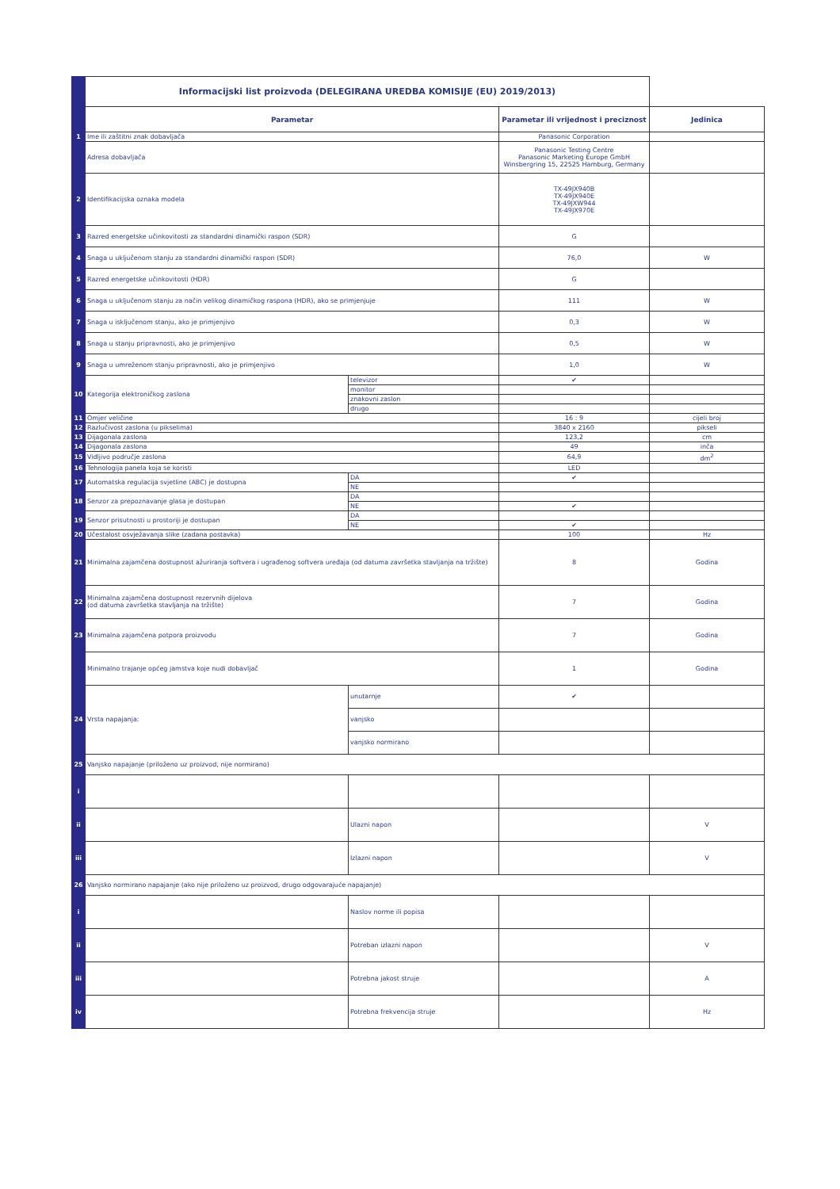| | Informacijski list proizvoda (DELEGIRANA UREDBA KOMISIJE (EU) 2019/2013) | | | |
| | Parametar | | Parametar ili vrijednost i preciznost | Jedinica |
| 1 | Ime ili zaštitni znak dobavljača | | Panasonic Corporation | |
| | Adresa dobavljača | | Panasonic Testing Centre Panasonic Marketing Europe GmbH Winsbergring 15, 22525 Hamburg, Germany | |
| 2 | Identifikacijska oznaka modela | | TX-49JX940B TX-49JX940E TX-49JXW944 TX-49JX970E | |
| 3 | Razred energetske učinkovitosti za standardni dinamički raspon (SDR) | | G | |
| 4 | Snaga u uključenom stanju za standardni dinamički raspon (SDR) | | 76,0 | W |
| 5 | Razred energetske učinkovitosti (HDR) | | G | |
| 6 | Snaga u uključenom stanju za način velikog dinamičkog raspona (HDR), ako se primjenjuje | | 111 | W |
| 7 | Snaga u isključenom stanju, ako je primjenjivo | | 0,3 | W |
| 8 | Snaga u stanju pripravnosti, ako je primjenjivo | | 0,5 | W |
| 9 | Snaga u umreženom stanju pripravnosti, ako je primjenjivo | | 1,0 | W |
| 10 | Kategorija elektroničkog zaslona | televizor | ✔ | |
| | | monitor | | |
| | | znakovni zaslon | | |
| | | drugo | | |
| 11 | Omjer veličine | | 16 : 9 | cijeli broj |
| 12 | Razlučivost zaslona (u pikselima) | | 3840 x 2160 | pikseli |
| 13 | Dijagonala zaslona | | 123,2 | cm |
| 14 | Dijagonala zaslona | | 49 | inča |
| 15 | Vidljivo područje zaslona | | 64,9 | dm<sup>2</sup> |
| 16 | Tehnologija panela koja se koristi | | LED | |
| 17 | Automatska regulacija svjetline (ABC) je dostupna | DA | ✔ | |
| | | NE | | |
| 18 | Senzor za prepoznavanje glasa je dostupan | DA | | |
| | | NE | ✔ | |
| 19 | Senzor prisutnosti u prostoriji je dostupan | DA | | |
| | | NE | ✔ | |
| 20 | Učestalost osvježavanja slike (zadana postavka) | | 100 | Hz |
| 21 | Minimalna zajamčena dostupnost ažuriranja softvera i ugrađenog softvera uređaja (od datuma završetka stavljanja na tržište) | | 8 | Godina |
| 22 | Minimalna zajamčena dostupnost rezervnih dijelova (od datuma završetka stavljanja na tržište) | | 7 | Godina |
| 23 | Minimalna zajamčena potpora proizvodu | | 7 | Godina |
| | Minimalno trajanje općeg jamstva koje nudi dobavljač | | 1 | Godina |
| 24 | Vrsta napajanja: | unutarnje | ✔ | |
| | | vanjsko | | |
| | | vanjsko normirano | | |
| 25 | Vanjsko napajanje (priloženo uz proizvod, nije normirano) | | | |
| i | | | | |
| ii | | Ulazni napon | | V |
| iii | | Izlazni napon | | V |
| 26 | Vanjsko normirano napajanje (ako nije priloženo uz proizvod, drugo odgovarajuće napajanje) | | | |
| i | | Naslov norme ili popisa | | |
| ii | | Potreban izlazni napon | | V |
| iii | | Potrebna jakost struje | | A |
| iv | | Potrebna frekvencija struje | | Hz |